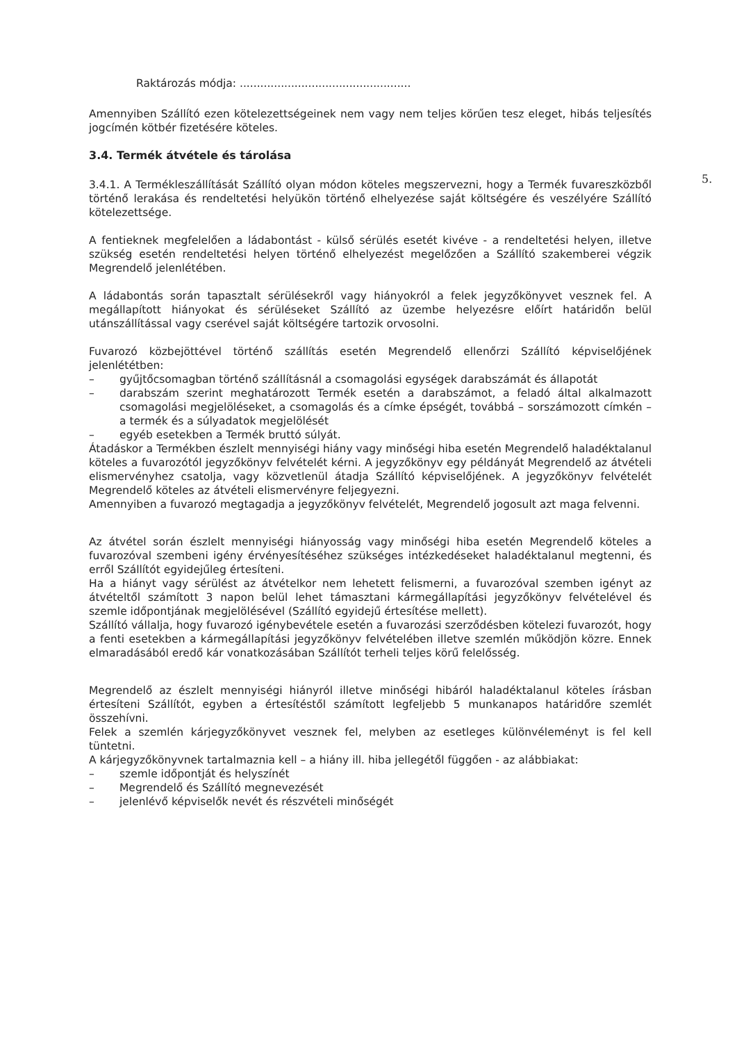5.
Raktározás módja: ..................................................
Amennyiben Szállító ezen kötelezettségeinek nem vagy nem teljes körűen tesz eleget, hibás teljesítés jogcímén kötbér fizetésére köteles.
3.4. Termék átvétele és tárolása
3.4.1. A Termékleszállítását Szállító olyan módon köteles megszervezni, hogy a Termék fuvareszközből történő lerakása és rendeltetési helyükön történő elhelyezése saját költségére és veszélyére Szállító kötelezettsége.
A fentieknek megfelelően a ládabontást - külső sérülés esetét kivéve - a rendeltetési helyen, illetve szükség esetén rendeltetési helyen történő elhelyezést megelőzően a Szállító szakemberei végzik Megrendelő jelenlétében.
A ládabontás során tapasztalt sérülésekről vagy hiányokról a felek jegyzőkönyvet vesznek fel. A megállapított hiányokat és sérüléseket Szállító az üzembe helyezésre előírt határidőn belül utánszállítással vagy cserével saját költségére tartozik orvosolni.
Fuvarozó közbejöttével történő szállítás esetén Megrendelő ellenőrzi Szállító képviselőjének jelenlététben:
– gyűjtőcsomagban történő szállításnál a csomagolási egységek darabszámát és állapotát
– darabszám szerint meghatározott Termék esetén a darabszámot, a feladó által alkalmazott csomagolási megjelöléseket, a csomagolás és a címke épségét, továbbá – sorszámozott címkén – a termék és a súlyadatok megjelölését
– egyéb esetekben a Termék bruttó súlyát.
Átadáskor a Termékben észlelt mennyiségi hiány vagy minőségi hiba esetén Megrendelő haladéktalanul köteles a fuvarozótól jegyzőkönyv felvételét kérni. A jegyzőkönyv egy példányát Megrendelő az átvételi elismervényhez csatolja, vagy közvetlenül átadja Szállító képviselőjének. A jegyzőkönyv felvételét Megrendelő köteles az átvételi elismervényre feljegyezni.
Amennyiben a fuvarozó megtagadja a jegyzőkönyv felvételét, Megrendelő jogosult azt maga felvenni.
Az átvétel során észlelt mennyiségi hiányosság vagy minőségi hiba esetén Megrendelő köteles a fuvarozóval szembeni igény érvényesítéséhez szükséges intézkedéseket haladéktalanul megtenni, és erről Szállítót egyidejűleg értesíteni.
Ha a hiányt vagy sérülést az átvételkor nem lehetett felismerni, a fuvarozóval szemben igényt az átvételtől számított 3 napon belül lehet támasztani kármegállapítási jegyzőkönyv felvételével és szemle időpontjának megjelölésével (Szállító egyidejű értesítése mellett).
Szállító vállalja, hogy fuvarozó igénybevétele esetén a fuvarozási szerződésben kötelezi fuvarozót, hogy a fenti esetekben a kármegállapítási jegyzőkönyv felvételében illetve szemlén működjön közre. Ennek elmaradásából eredő kár vonatkozásában Szállítót terheli teljes körű felelősség.
Megrendelő az észlelt mennyiségi hiányról illetve minőségi hibáról haladéktalanul köteles írásban értesíteni Szállítót, egyben a értesítéstől számított legfeljebb 5 munkanapos határidőre szemlét összehívni.
Felek a szemlén kárjegyzőkönyvet vesznek fel, melyben az esetleges különvéleményt is fel kell tüntetni.
A kárjegyzőkönyvnek tartalmaznia kell – a hiány ill. hiba jellegétől függően - az alábbiakat:
– szemle időpontját és helyszínét
– Megrendelő és Szállító megnevezését
– jelenlévő képviselők nevét és részvételi minőségét